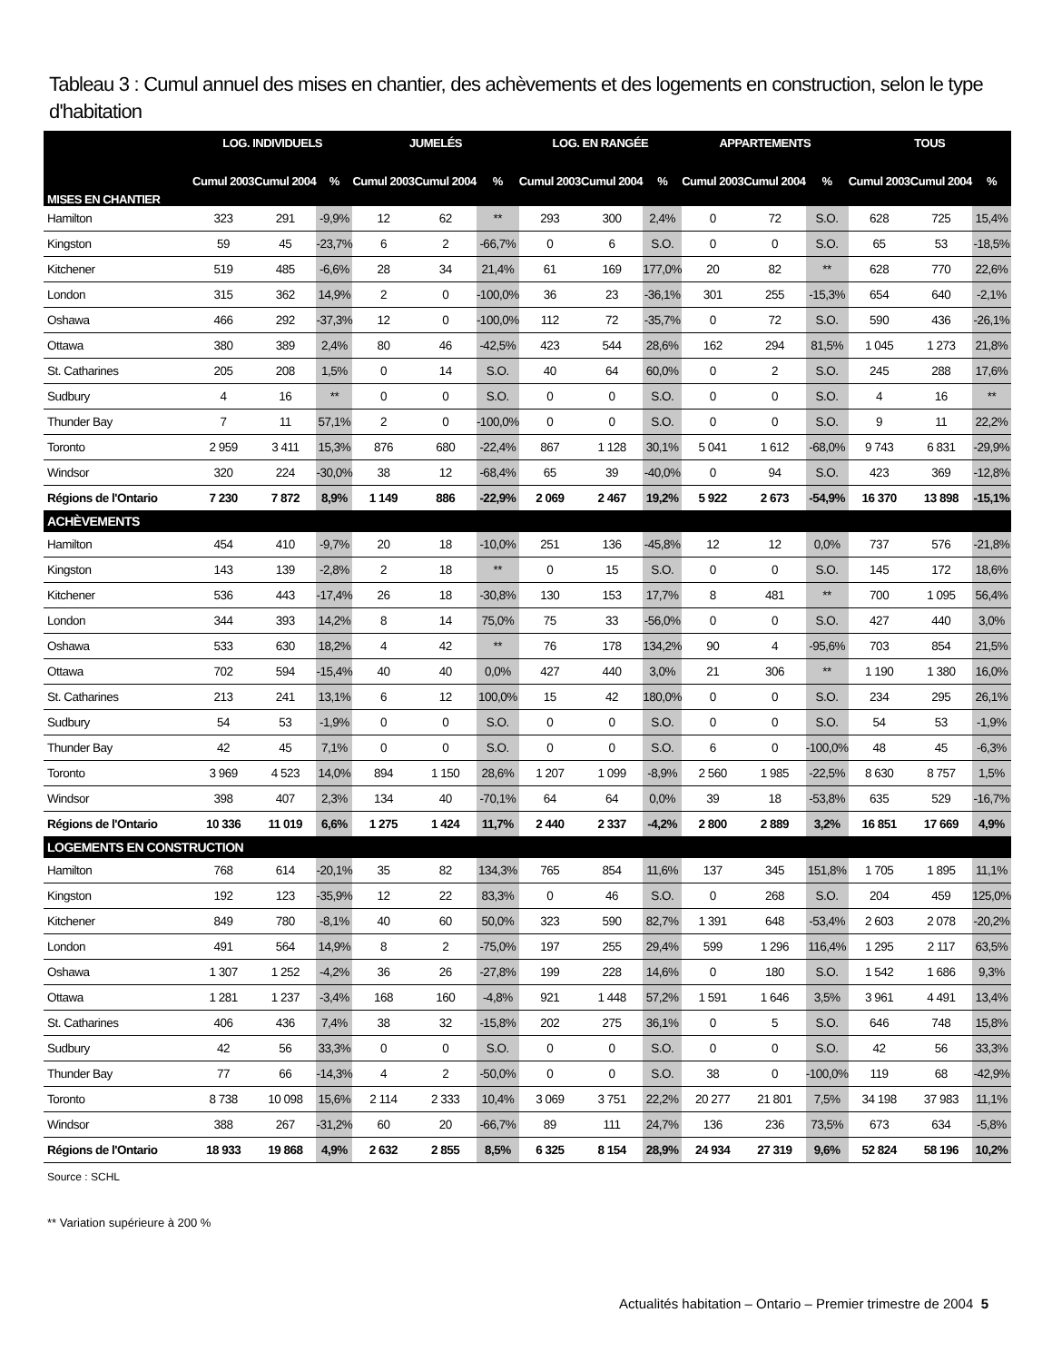Tableau 3 : Cumul annuel des mises en chantier, des achèvements et des logements en construction, selon le type d'habitation
| MISES EN CHANTIER | LOG. INDIVIDUELS | | | JUMELÉS | | | LOG. EN RANGÉE | | | APPARTEMENTS | | | TOUS | | |
| --- | --- | --- | --- | --- | --- | --- | --- | --- | --- | --- | --- | --- | --- | --- | --- |
| | Cumul 2003 | Cumul 2004 | % | Cumul 2003 | Cumul 2004 | % | Cumul 2003 | Cumul 2004 | % | Cumul 2003 | Cumul 2004 | % | Cumul 2003 | Cumul 2004 | % |
| Hamilton | 323 | 291 | -9,9% | 12 | 62 | ** | 293 | 300 | 2,4% | 0 | 72 | S.O. | 628 | 725 | 15,4% |
| Kingston | 59 | 45 | -23,7% | 6 | 2 | -66,7% | 0 | 6 | S.O. | 0 | 0 | S.O. | 65 | 53 | -18,5% |
| Kitchener | 519 | 485 | -6,6% | 28 | 34 | 21,4% | 61 | 169 | 177,0% | 20 | 82 | ** | 628 | 770 | 22,6% |
| London | 315 | 362 | 14,9% | 2 | 0 | -100,0% | 36 | 23 | -36,1% | 301 | 255 | -15,3% | 654 | 640 | -2,1% |
| Oshawa | 466 | 292 | -37,3% | 12 | 0 | -100,0% | 112 | 72 | -35,7% | 0 | 72 | S.O. | 590 | 436 | -26,1% |
| Ottawa | 380 | 389 | 2,4% | 80 | 46 | -42,5% | 423 | 544 | 28,6% | 162 | 294 | 81,5% | 1 045 | 1 273 | 21,8% |
| St. Catharines | 205 | 208 | 1,5% | 0 | 14 | S.O. | 40 | 64 | 60,0% | 0 | 2 | S.O. | 245 | 288 | 17,6% |
| Sudbury | 4 | 16 | ** | 0 | 0 | S.O. | 0 | 0 | S.O. | 0 | 0 | S.O. | 4 | 16 | ** |
| Thunder Bay | 7 | 11 | 57,1% | 2 | 0 | -100,0% | 0 | 0 | S.O. | 0 | 0 | S.O. | 9 | 11 | 22,2% |
| Toronto | 2 959 | 3 411 | 15,3% | 876 | 680 | -22,4% | 867 | 1 128 | 30,1% | 5 041 | 1 612 | -68,0% | 9 743 | 6 831 | -29,9% |
| Windsor | 320 | 224 | -30,0% | 38 | 12 | -68,4% | 65 | 39 | -40,0% | 0 | 94 | S.O. | 423 | 369 | -12,8% |
| Régions de l'Ontario | 7 230 | 7 872 | 8,9% | 1 149 | 886 | -22,9% | 2 069 | 2 467 | 19,2% | 5 922 | 2 673 | -54,9% | 16 370 | 13 898 | -15,1% |
| ACHÈVEMENTS | | | | | | | | | | | | | | | |
| Hamilton | 454 | 410 | -9,7% | 20 | 18 | -10,0% | 251 | 136 | -45,8% | 12 | 12 | 0,0% | 737 | 576 | -21,8% |
| Kingston | 143 | 139 | -2,8% | 2 | 18 | ** | 0 | 15 | S.O. | 0 | 0 | S.O. | 145 | 172 | 18,6% |
| Kitchener | 536 | 443 | -17,4% | 26 | 18 | -30,8% | 130 | 153 | 17,7% | 8 | 481 | ** | 700 | 1 095 | 56,4% |
| London | 344 | 393 | 14,2% | 8 | 14 | 75,0% | 75 | 33 | -56,0% | 0 | 0 | S.O. | 427 | 440 | 3,0% |
| Oshawa | 533 | 630 | 18,2% | 4 | 42 | ** | 76 | 178 | 134,2% | 90 | 4 | -95,6% | 703 | 854 | 21,5% |
| Ottawa | 702 | 594 | -15,4% | 40 | 40 | 0,0% | 427 | 440 | 3,0% | 21 | 306 | ** | 1 190 | 1 380 | 16,0% |
| St. Catharines | 213 | 241 | 13,1% | 6 | 12 | 100,0% | 15 | 42 | 180,0% | 0 | 0 | S.O. | 234 | 295 | 26,1% |
| Sudbury | 54 | 53 | -1,9% | 0 | 0 | S.O. | 0 | 0 | S.O. | 0 | 0 | S.O. | 54 | 53 | -1,9% |
| Thunder Bay | 42 | 45 | 7,1% | 0 | 0 | S.O. | 0 | 0 | S.O. | 6 | 0 | -100,0% | 48 | 45 | -6,3% |
| Toronto | 3 969 | 4 523 | 14,0% | 894 | 1 150 | 28,6% | 1 207 | 1 099 | -8,9% | 2 560 | 1 985 | -22,5% | 8 630 | 8 757 | 1,5% |
| Windsor | 398 | 407 | 2,3% | 134 | 40 | -70,1% | 64 | 64 | 0,0% | 39 | 18 | -53,8% | 635 | 529 | -16,7% |
| Régions de l'Ontario | 10 336 | 11 019 | 6,6% | 1 275 | 1 424 | 11,7% | 2 440 | 2 337 | -4,2% | 2 800 | 2 889 | 3,2% | 16 851 | 17 669 | 4,9% |
| LOGEMENTS EN CONSTRUCTION | | | | | | | | | | | | | | | |
| Hamilton | 768 | 614 | -20,1% | 35 | 82 | 134,3% | 765 | 854 | 11,6% | 137 | 345 | 151,8% | 1 705 | 1 895 | 11,1% |
| Kingston | 192 | 123 | -35,9% | 12 | 22 | 83,3% | 0 | 46 | S.O. | 0 | 268 | S.O. | 204 | 459 | 125,0% |
| Kitchener | 849 | 780 | -8,1% | 40 | 60 | 50,0% | 323 | 590 | 82,7% | 1 391 | 648 | -53,4% | 2 603 | 2 078 | -20,2% |
| London | 491 | 564 | 14,9% | 8 | 2 | -75,0% | 197 | 255 | 29,4% | 599 | 1 296 | 116,4% | 1 295 | 2 117 | 63,5% |
| Oshawa | 1 307 | 1 252 | -4,2% | 36 | 26 | -27,8% | 199 | 228 | 14,6% | 0 | 180 | S.O. | 1 542 | 1 686 | 9,3% |
| Ottawa | 1 281 | 1 237 | -3,4% | 168 | 160 | -4,8% | 921 | 1 448 | 57,2% | 1 591 | 1 646 | 3,5% | 3 961 | 4 491 | 13,4% |
| St. Catharines | 406 | 436 | 7,4% | 38 | 32 | -15,8% | 202 | 275 | 36,1% | 0 | 5 | S.O. | 646 | 748 | 15,8% |
| Sudbury | 42 | 56 | 33,3% | 0 | 0 | S.O. | 0 | 0 | S.O. | 0 | 0 | S.O. | 42 | 56 | 33,3% |
| Thunder Bay | 77 | 66 | -14,3% | 4 | 2 | -50,0% | 0 | 0 | S.O. | 38 | 0 | -100,0% | 119 | 68 | -42,9% |
| Toronto | 8 738 | 10 098 | 15,6% | 2 114 | 2 333 | 10,4% | 3 069 | 3 751 | 22,2% | 20 277 | 21 801 | 7,5% | 34 198 | 37 983 | 11,1% |
| Windsor | 388 | 267 | -31,2% | 60 | 20 | -66,7% | 89 | 111 | 24,7% | 136 | 236 | 73,5% | 673 | 634 | -5,8% |
| Régions de l'Ontario | 18 933 | 19 868 | 4,9% | 2 632 | 2 855 | 8,5% | 6 325 | 8 154 | 28,9% | 24 934 | 27 319 | 9,6% | 52 824 | 58 196 | 10,2% |
Source : SCHL
** Variation supérieure à 200 %
Actualités habitation – Ontario – Premier trimestre de 2004 5